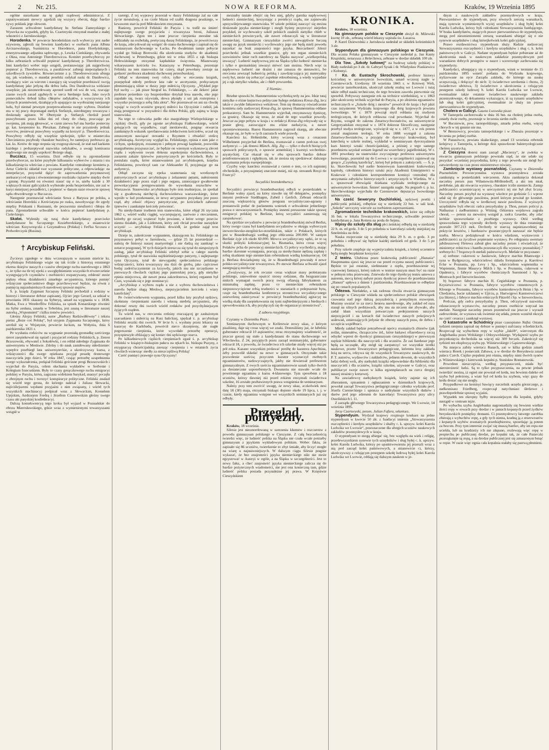2 Nr. 215. N O W A R E F O R M A. Kraków, 19 Września 1895
ogólne narzekanie na tę gałęź rządowej administracyi. Z zapatrywaniami mowcy zgodzili się wszyscy obecni, dając bardzo żywy poklask jego słowom.
Zarazem uchwalono kandydaturę hr. Stefana Zamoyskiego z Wysocka na wypadek, gdyby ks. Czartoryski otrzymał mandat z małej własności z Jarosławskiego.
Horodenka. W powiecie horodeńskim ruch wyborczy jest nader ożywiony, zgłosili się bowiem kandydaci w osobach: pana Albina Arciszewskiego, burmistrza w Horodence, pana Hordyńskiego, emerytowanego adjunkta sądowego, p. Leszka Cieńskiego, obywatela z Okna, oraz Antoniego Theodorowicza. Komitet przedwyborczy po kilku zebraniach uchwalił popierać kandydaturę p. Theodorowicza. Inni kandydaci wobec tego ustąpili, postanawiając jak najgorliwiej popierać p. Theodorowicza, a paraliżować zabiegi niepożądanych i szkodliwych żywiołów. Równocześnie z p. Theodorowiczem ubiega się, jak wiadomo, o mandat poselski radykał ruski dr. Daniłowicz, zwołujący wiec za wiecem i starający się wszędzie przedstawić swoją kandydaturę jako jedyną dla dobra ludu. Dra Daniłowicza widziano wszędzie; jak niezmordowany apostoł szedł od wsi do wsi, rzucając ziarno swych zasad zgubnych w serca biednego ludu. Jako swych pomocników dobrał kilku chłopów radykałów, a wyuczywszy ich różnych przemówień, działających upajająco na wyobraźnię tutejszego ludu, był niemal pewnym przeprowadzenia swego wyboru. Dzielnie mu w tej pracy dopomagał medyk Stefanyk, nieodstępny towarzysz i doskonały agitator. W Obertynie p. Stefanyk chodził przed prawyborami przez kilka dni od chaty do chaty, pouczając po swojemu, jak mają głosować, w czem znowu był mu bardzo pomocny gr. kat. kooperator ks. Pleszkan. Zabiegi te nie przyniosły jednak owoców, ponieważ prawybory wypadły na korzyść p. Theodorowicza. Prawybory odbyły się wszędzie spokojnie, tylko w miasteczku Chocimierzu przybrały charakter burzliwy, bo tamtejszy proboszcz gr. kat. ks. Kotów do tego stopnia się rozgorączkował, że stał nad karkiem każdego i podszeptywał nazwiska radykałów, a uwagi komisarza rządowego nie mogły uspokoić Bożego sługi.
Buczacz, 15 września. Dziś odbyło się tu zgromadzenie przedwyborcze, na które przybyło kilkunastu wyborców z miasta i stu kilkudziesięciu włościan z powiatu. Kandydat centralnego komitetu p. Artur Cielecki składał swe wyznanie polityczne, a odpowiadając na interpelacye, przyrzekł dążyć do zaprowadzenia przymusowej asekuracyi od ognia i równomiernego rozdziału ciężarów między dwór i gminę. Przyrzekł on również starać się o to, ażeby każde z 30 większych miast galicyjskich wybierało posła bezpośrednio, nie zaś w kuryi mniejszej posiadłości, i popierać w danym razie otwarcie sprawę sądu obwodowego w Buczaczu.
Następnie przemawiał włościanin Sowa z Barysza po polsku, a włościanin Horodzki z Krościatyna po rusku, nawoływując do zgody między Polakami i Rusinami, do porzucenia nieufności chłopa do pana. Zgromadzenie uchwaliło w końcu popierać kandydaturę p. Cieleckiego.
Skałat. Wyłoniły się tutaj dwie kandydatury przeciwko kandydaturze hr. Szczęsnego Koziebrodzkiego, a mianowicie włościan: Krzyworączki z Grzymałowa (Polaka) i Fed'ka Szczura z Podwołoczysk (Rusina).
† Arcybiskup Feliński.
Życiorys zgasłego w dniu wczorajszym w naszem mieście ks. arcybiskupa Felińskiego wiąże się tak ściśle z historyą ostatniego okresu dziejów naszych z czasów zbrojnego ruchu narodowego z 1863 r., że tylko na tle tej epoki z uwzględnieniem wszystkich równocześnie występujących czynników i osobistości rozpatrywany, odsłonić może piękny obraz działalności zmarłego arcypasterza, którego pamięć wdzięczne społeczeństwo długo przechowywać będzie, na równi z pamięcią najzasłużeńszych narodowej sprawie mężów.
Ś. p. ksiądz Zygmunt Szczęsny Feliński pochodził z rodziny w historyi i literaturze dobrze zapisanej. Ojciec jego Gerard, za udział w powstaniu 1831 skazany na Syberyę, umarł na wygnaniu w r. 1838. Matka, Ewa z Wendorffów Felińska, za spisek Konarskiego również na Sybir zesłana, zmarła w Tobolsku, jest znaną w literaturze naszej autorką „Wspomnień“ i kilku tomów powieści.
Głośny Alojzy Feliński, autor „Barbary Radziwiłłówny“ i tekstu pieśni „Boże coś Polskę“, był stryjem Zygmunta Szczęsnego, który urodził się w Wojutynie, powiecie łuckim, na Wołyniu, dnia 6 października 1821 r.
Po wysłaniu rodziców na wygnanie pozostałą gromadkę sześciorga sierot zaopiekował się sąsiad i przyjaciel rodziny Felińskich, p. Zenon Brzozowski, obywatel z Sokołówki, i on oddał młodego Zygmunta do uniwersytetu w Moskwie. Zdolny i do nauk zamiłowany młodzieniec wprędce przebiegł lata uniwersyteckie, a ukończywszy kursa, z wdzięczności dla swego opiekuna przyjął posadę domowego nauczyciela jego dzieci. W roku 1847, czując potrzebę uzupełnienia swego wykształcenia, podążał Feliński gościnne progi Brzozowskich i wyjechał do Paryża, celem słuchania wykładów w Sorbonie i Kolegium francuskiem. Były to czasy gorączkowego ruchu emigracyi polskiej w Paryżu, która, zagrzana widokiem barykad, marzyć poczęła o zbrojnym ruchu i tworzyć konspiracye polityczne. Feliński znalazł się wśród tego grona, do którego należał i Juliusz Słowacki, najściślejszemi węzłami przyjaźni z nim związany, i wśród tych wszystkich machinacyj podpisał wraz z Słowackim, Kornelem Ujejskim, Andrzejem Fredrą i Józefem Czarnowskim głośny swego czasu akt paryskiej konfederacyi.
Dalszą konsekwencyą tego kroku był wyjazd w Poznańskie do obozu Mierosławskiego, gdzie wraz z wymienionymi towarzyszami wstąpił w
szeregi. Z tej wyprawy pozostał w duszy Felińskiego żal na całe życie nieutulony, a na czole blizna od szabli dragona pruskiego, w krwawem starciu pod Miłosławiem otrzymana.
Raniony, powrócił Feliński do Paryża i tu trafił na śmierć najlepszego swego przyjaciela i towarzysza broni, Juliusza Słowackiego. Zgon ten i inne jeszcze cierpienia moralne tak oddziałały na rozbolałą, poetyczną duszę Felińskiego, że powróciwszy do kraju, zdecydował się wstąpić do stanu duchownego i zapisał się do seminaryum duchownego w Łucku. Po dwuletnim tamże pobycie wysłał go biskup Borowski dla ukończenia studyów do akademii duchownej w Petersburgu, gdzie też w roku 1855 z rąk biskupa Hołowińskiego otrzymał kapłańskie święcenia. Mianowany wikaryuszem kościoła św. Katarzyny w Petersburgu, pozostaje Feliński na tem stanowisku lat cztery, skąd powołany zostaje na godność profesora akademii duchownej petersburskiej.
Odtąd w skromnej swej celce, tylko w otoczeniu książek, przepędzał młody profesor lata całe w ascetyzmie, podsycanym płomieniającą silnie w duszy jego miłością Ojczyzny. „Wykład jego był suchy — jak pisze biograf ks. Felińskiego, — ale ilekroć jakie profesor pośrednio czy bezpośrednio dotykał losu narodu, oko jego zapalało się, twarz ożywiała, słowa płynęły z ust jak roztopiona i wszystko pożerająca sobą fala złota“. Nie przestawał on ani na chwilę wpająć w swych uczniów gorącej miłości ku Ojczyźnie i radził, jak mają postępować w przyszłości dla dobra Polski, gdy zajmą w kraju stanowiska.
Na tego to człowieka padło oko margrabiego Wielopolskiego w ciężkiej chwili, gdy po zgonie arcybiskupa Fiałkowskiego, wśród gotujących się wypadków, rząd moskiewski, pragnąc otwarcia zamkniętych wskutek sprofanowania żołdactwem kościołów, uczuł się zmuszonym nawiązać stosunki z Rzymem i obsadzić stolicę arcybiskupią. Ascetyczny wygląd ks. Felińskiego, opinia o nim jako o cichym, spokojnym, rozumnym i pełnym powagi kapłanie, pozwoliła margrabiemu przypuszczać, że będzie on wiernym wykonawcą zleceń rządu i wpływem swym dokona uspokojenia duchowieństwa, a zarazem zakaże śpiewów patryotycznych po kościołach. Były to postulata rządu, które mianowaniem już arcybiskupem, księdzu Felińskiemu, powtórzył sam car Aleksander II, przyjmując go na audyencyi.
Odtąd zaczyna się epoka szamotania się wrodzonych patryotycznych uczuć arcybiskupa z żelaznemi pętami, nałożonemi działalności jego przez rząd i jego organa, zmierzające gwałtownie prowokacyjnem postępowaniem do wywołania rozruchów w Warszawie. Stanowisko arcybiskupa było tem trudniejsze, że spotkał się z gwałtowną niechęcią duchowieństwa warszawskiego, które wpoiło w lud przekonanie, że nowy arcypasterz przysłany jest przez rząd, aby zdusić objawy patryotyczne, po kościołach zabronić śpiewów i zamknięte kościoły potwierać.
Na niesłychanie trudnem tem stanowisku, które objął 26 stycznia 1862 r., wśród walki ciągłej, wyczerpującej, zarówno z otoczeniem, któreby go raczej wspierać było powinno, a które wrogo przeciw niemu działało, jak z Lüdersem, który zeń chciał powolne narzędzie uczynić — arcybiskup Feliński dowiódł, że godnie zajął tron arcybiskupi.
Dzieje te, zakończone wygnaniem, skazującem ks. Felińskiego na przymusowy pobyt w Jarosławiu, — gdzie 25 lat przesiedział — należą do historyi naszej martyrologii i nie dadzą się zamknąć w notatce pozgonnej. W tych dziejach streszcza się tytuł do niespożytych zasług, jakie arcybiskup Feliński zdobył sobie u całego narodu polskiego, tytuł do nazwiska najdzielniejszego patryoty, i najlepszego syna Ojczyzny, tytuł do niewygasłej społeczeństwa polskiego wdzięczności, która towarzyszy mu dziś do grobu, jako częściowe bodaj zadośćuczynienie za krzywdy, jakich mu nie szczędzono w pierwszych chwilach ciężkiej jego pasterskiej pracy, gdy nietylko opinia miejscowa, ale nawet prasa zakordonowa, której organem był Czas, wyrażała się o jego nominacyi:
„Arcybiskup z wyboru rządu a nie z wyboru duchowieństwa i narodu będzie sługą Moskwy, nieprzyjacielem kościoła i wiary katolickiej“.
Po ćwierćwiekowem wygnaniu, przed kilku laty przybył sędziwy, skołatany cierpieniami narodu i własną niedolą arcypasterz, aby dokonać reszty dni swoich wśród rodaków pod przychylniejszym żyjących rządem.
Tu wśród nas, w otoczeniu rodziny otaczającej go zasłużonym szacunkiem i miłością na Rusi halickiej, spędzał ś. p. arcybiskup Feliński resztki dni swoich. W lecie b. r. wysłany przez lekarzy na kuracyę do Karlsbadu, powrócił nieco skrzepiony, ale nagłe pogorszenie cierpienia, które wywołało potrzebę operacyi, przyspieszyło zbliżający się koniec dni sędziwego starca.
Po kilkudniowych ciężkich cierpieniach zgasł ś. p. arcybiskup Feliński w książęco-biskupim pałacu na rękach ks. biskupa Puzyny, z rezygnacyą chrześcijańską znosząc cierpienia i w ostatnich życia chwilach wznosząc modły za nieszczęśliwą Polską!
Cześć pamięci prawego syna Ojczyzny!
możnaby śmiało obejść się bez niej, gdyby garstka napływowej ludności niemieckiej, korzystając z protekcyi rządu, nie zajmowała uprzywilejowanego stanowiska. W szkole polskiej nauczyć się można doskonale języka niemieckiego i mogli byśmy przytoczyć niejeden przykład, że wychowańcy szkół polskich znaleźli nietylko chleb w niemieckich prowincyach, ale nawet odznaczyli się w literaturze niemieckiej. Gimnazyum cieszyńskie zwróci niewątpliwie baczną uwagę na język niemiecki i wychowańcy jego nie będą mieli powodu narzekać na brak znajomości tego języka. Bezczelność Silesii przechodzi jednak wszelkie granice, gdy ten organ niemieckich szowinistów śmie ruch narodowy na Śląsku nazywać „wielkopolską inwazyą“. Ludność napływową jest na Śląsku tylko ludność niemiecka i tylko o germańskiej inwazyi mówić tam można. Niech więc ta napływowa ludność nie drażni i nie zmusza do nienawiści, bo otoczona zewsząd ludnością polską i zawdzięczająca jej materyalny swój byt, może się zobaczyć zupełnie odosobnioną, a wtedy wypadnie jej z rąk nietylko władza, ale i chleb powszedni.
Z Niemiec.
Brudne sprawki br. Hammersteina wychodzą tedy na jaw. Idzie tutaj nietylko o różne krętactwa polityczne byłego redaktora Kreuz-Ztg, lecz także o zwykłe fałszerstwa wekslowe. Tem się tłomaczy oświadczenie komitetu rady nadzorczej Kreuz-Ztg, że sprawę Hammersteina oddano prokuratoryi. Sam br. Hammerstein wyjechał, otrzymawszy dymisyę, za granicę. Okazuje się teraz, że miał do tego wszelkie powody. Jeszcze za jego pobytu w kraju i w redakcyi Kreuz-Ztg odzywały się w prasie głosy, zarzucające mu różne nadużycia, a nawet sprzeniewierzenia. Baron Hammerstein zagroził skargą, ale obecnie okazuje się, że było w tych zarzutach wiele prawdy.
Kanclerz ks. Hohenlohe, który wczoraj wraz z cesarzem Wilhelmem przyjechał do Berlina, rozmawiał z carem podczas swej audyencyi — jak donosi Münch. Allg. Ztg — tylko o dwóch bieżących sprawach politycznych, o sprawie armeńskiej i kwestyi wschodnio-azyatyckiej. Car okazał się w obu sprawach bardzo dobrze poinformowanym i oględnym, tak że można się spodziewać dalszego utrzymania pokoju europejskiego.
Czyżby więc kanclerz rozmawiał z carem o tem, co ich najmniej obchodziło, a przynajmniej znacznie mniej, niż np. stosunek Rosyi do Francyi?
Socyaliści brandenburscy.
Socyaliści prowincyi brandenburskiej odbyli w poniedziałek w Berlinie walny zjazd, na który stawiło się 60 delegatów, pomiędzy innymi posłowie Stadthagen, Zubeil i Gerlich. Zebrani odrzucili znaczną większością głosów program socyalistyczno-agrarny i postanowili podać do parlamentu wniosek o uchwalenie jednolitego prawa o stowarzyszeniach. Pomiędzy innemi poruszono także sprawę emigracyi polskiej w Berlinie, którą socyaliści zamierzają się zaopiekować.
Na zjeździe socyalistów z prowincyi brandenburskiej mówił Berfus, który swego czasu był kandydatem socyalistów w okręgu wyborczym inowrocławsko-mogilnicko-strzelińskim, także o Polakach, których jest w Brandenburgii według jego obliczenia 200.000. W samym Berlinie żyje ich około 60.000. Mowca socyalistyczny sądzi, że to są skutki polityki kolonizacyjnej ks. Bismarka, która coraz więcej Polaków pcha do prowincyj niemieckich. Ci polscy wychodźcy, mając bardzo skromne wymagania, pracują za niesłychanie nędzną zapłatę i robią skutkiem tego niemieckim robotnikom wielką konkurencyę. Od p. Berfusa dowiadujemy się, że w Brandenburgii powstały 4 nowe polsko-socyalistyczne towarzystwa. Po mowie Berfusa uchwalił zjazd następującą rezolucyę:
„Zważywszy, że rok rocznie coraz większe masy proletaryatu polskiego, zniewolone opuścić strony rodzinne, dla bezgranicznie niskich wymagań swoich pracę swoją ofiarują fabrykantom za minimalną zapłatę, przez co niemieckim robotnikom nieprzezwyciężone robią trudności w staraniach o polepszenie bytu, czuje się brandenburska konferencya stronnictwa socyalistycznego zniewoloną zainicyować w prowincyi brandenburskiej agitacyę na wielką skalę dla zaopiekowania się tymi najbiedniejszymi z biednych i spowodowania ich, aby przyłączyli się do organizacyi stronnictwa“.
Z zaboru rosyjskiego.
Czytamy w Dzienniku Pozn.:
Seminaryom duchownym w Królestwie nowy ukaz, o którym pisaliśmy, daje się coraz więcej we znaki. Donosiliśmy już, że lubelski gubernator odrzucił 10 aspirantów; teraz otrzymujemy wiadomość, że jeszcze gorzej się stało z kandydatami do stanu duchownego we Włocławku. Z 24, przyjętych przez zarząd seminaryjski, gubernator odrzucił 18, z powodu, że świadectwa ich szkolne miały więcej niż po pół roku. Kazano wszystkim podawać prośbę do kuratora Apuchtina, żeby pozwolił składać na nowo w gimnazyach. Otrzymało takie pozwolenie sześciu; przyczem kurator wyznaczył osobnych egzaminatorów, nadzwyczajnych, jakby nie dowierzał profesorom gimnazyalnym. Z owych sześciu egzaminatorowie uznali tylko dwóch za dostatecznie usposobionych. Dwunastu nie stawało wcale do powtórnego egzaminu z kursu 4-klasowego. Tym sposobem z 18 uczniów, którzy dawniej niż przed rokiem otrzymali świadectwa szkolne, 16 zostało pozbawionych prawa wstąpienia do seminaryum.
Należy przy tem zwrócić uwagę, że nowy ukaz, aczkolwiek nosi datę 18 (30) maja, otrzymali biskupi dopiero około 19 lipca, t. j. w czasie, kiedy egzamina wstępne we wszystkich seminaryach już się odbyły.
Przegląd polityczny.
Kraków, 18 września.
Silesia jest niezmordowaną w szerzeniu kłamstw i oszczerstw z powodu gimnazyum polskiego w Cieszynie. Z całą bezczelnością twierdzi więc, że ludność polska na Śląsku nie czuła wcale potrzeby gimnazyum z językiem wykładowym polskim. Wobec faktu, że zapisało się 86 uczniów, twierdzenie to zbyt śmiałe, aby liczyć mogło na wiarę u najnaiwniejszych. W dalszym ciągu Silesia pragnie wykazać, że bez znajomości języka niemieckiego nikt nie może egzystować w Austryi w ogóle, a na Śląsku w szczególności. Jest to nowy fałsz, a choć znajomość języka niemieckiego zalicza się do bardzo pożytecznych wiadomości, nie jest ona konieczną tam, gdzie ludność polska posiada przynależne jej prawa. W Księstwie Cieszyńskiem
KRONIKA.
Kraków, 18 września.
Na gimnazyum polskie w Cieszynie złożył dr. Milewski kwotę 10 złr., zebraną wśród lekarzy szpitala św. Łazarza.
P. Karol Dziewoński z Jarosławia nadesłał ze składek koleżeńskich 3 złr.
Stypendyum dla gimnazyum polskiego w Cieszynie. Dla ucznia Polaka gimnazyum w Cieszynie nadesłał p. Jan Kanty Krupiński, notaryusz z Bolechowa, zebrane w drodze składek 100 złr.
Dla Tow. „Szkoły ludowej“ na budowę szkoły polskiej w Biały nadesłali po 3 złr. dr. Gabryel Sysak i dr. Władysław Piaskiewicz z Kołomyi.
† Ks. dr. Eustachy Skrochowski, profesor historyi kościelnej w uniwersytecie lwowskim, umarł wczoraj nagle w Czerniowcach. Urodzony 18 września 1843 r. w Kotowej Woli, powiecie tarnobrzeskim, ukończył szkołę realną we Lwowie i tutaj także odbył nauki techniczne, do tego bowiem zawodu pierwotnie się sposobił. Pobywszy następnie rok na technice wiedeńskiej, w r. 1863 jako ukończony technik wyjechał do Paryża, a po złożeniu egzaminów technicznych w „Szkole dróg i mostów“ powrócił do kraju i był jakiś czas inżynierem Wydziału krajowego dla dróg krajowych powiatu lwowskiego. W r. 1870 powziął myśl oddania się studyom teologicznym, do których oddawna czuł powołanie. Wyjechał do Rzymu, wstąpił do zakonu Zmartwychwstańców, na uniwersytecie Gregoryańskim otrzymał w r. 1874 doktorat filozoficzny, następnie przebył studya teologiczne, wyświęcił się w r. 1877, a w rok potem został magistrem teologii. W roku 1888 wystąpił z zakonu Zmartwychwstańców, a przyjęty do dyecezyi krakowskiej, był katechetą w szkole realnej, wykładał w seminaryum dyecezyalnem kurs historyi sztuki chrześcijańskiej, a później z tego samego przedmiotu uzyskał veniam legendi na wszechnicy jagiellońskiej. W r. 1891 powołany na stanowisko zwyczajnego profesora uniwersytetu lwowskiego, przeniósł się do Lwowa i w szczególności zajmował się gorąco „Czytelnią katolicką“, której był jednym z założycieli. — Ś. p. ks. Skrochowski był nadto honorowym kanonikiem krakowskiej kapituły, członkiem historyi sztuki przy Akademii Umiejętności w Krakowie i członkiem korespondentem komisyi centralnej dla utrzymania zabytków historycznych i artystycznych w Wiedniu. W r. z. sprawował obowiązki dziekana wydziału teologicznego na uniwersytecie lwowskim. Śmierć nastąpiła nagle. Na pogrzeb ś. p. ks. Skrochowskiego wyjechała do Czerniowiec deputacya lwowskiego uniwersytetu.
Na cześć Seweryny Duchińskiej, sędziwej poetki i publicystki polskiej, odbędzie się w niedzielę 22 bm. w sali krak. „Sokoła“ uroczysty wieczór za osobistem zaproszeniami.
Zgromadzenie techników krakowskich, które się odbyło 16 bm. w lokalu Towarzystwa technicznego, uchwaliło postawić kandydaturę p. Jana Rottera na posła do Sejmu.
Wpisy do szkoły dla sług płci żeńskiej odbędą się w niedzielę 22 b. m. od godz. 3 do 5 po południu w kancelaryi szkoły miejskiej na Smoleńsku na dole.
Nauka rozpocznie się w niedzielę dnia 29 b. m. o godz. 3 po południu i odbywać się będzie każdej niedzieli od godz. 3 do 5 po południu.
Przy szkole znajduje się wypożyczalnia książek, z której uczennice będą mogły bezpłatnie korzystać.
Z teatru. Ulubiona przez krakowską publiczność „Hanusia“ Hauptmanna zjawi się jeszcze raz przed oczyma naszej publiczności. Będzie to już ostatnie, siedmnaste z rzędu, przedstawienie tej czarownej fantazyi, której sukces w teatrze naszym musi być na razie w pełnym toku przerwany. Zniewala do tego dyrekcyę teatru umowa z autorem, mocą której nabyte przez dyrekcyę prawo do przedstawiania „Hanusi“ upływa z dniem 1 października. Przedstawienie to odbędzie się po cenach popularnych.
Odezwa. Niedałeko, a tak radosna chwila otwarcia gimnazyum polskiego w Cieszynie wkłada na społeczeństwo polskie obowiązek czuwania nad jego dalszą przyszłością i pomyślnym rozwojem. Musimy uważać to za rzecz honoru narodowego, aby zakład od razu stanął na silnych podstawach, aby mu na niczem nie zbywało, aby zadał kłam wszystkim potwarczym podejrzeniom naszych nieprzyjaciół i na kresach dał świadectwo naszych pokojowych usiłowań, zmierzających jedynie do obrony naszych praw, do dobra i szczęścia współbraci.
Młody zakład będzie potrzebował oprócz rozmaitych zbiorów (jak roślin, minerałów, chrząszczów itd., które łaskawi ofiarodawcy raczą odsyłać wprost do dyrekcyi gimnazyum cieszyńskiego) w pierwszym rzędzie biblioteki dla nauczycieli i dla uczniów. Że zaś fundusze jego będą za szczupłe, aby mógł się zaopatrzyć we wszystkie środki naukowe, przeto Towarzystwo pedagogiczne, któremu losy zakładu leżą na sercu, odzywa się do wszystkich Towarzystw naukowych, do P. T. autorów, wydawców i nakładców, jednem słowem, do wszystkich ludzi dobrej woli, aby nadsyłali książki odpowiednie dla biblioteki dla nauczycieli i dla uczniów, książki szkolne, używane w Galicyi, oraz publikacye swoje nawet w kilku egzemplarzach na rzecz drogiej naszej strażnicy kresowej.
Na zawiadowcę nadsyłanych książek, który zajmie się ich zbieraniem, spisaniem i ogłaszaniem w dziennikach krajowych, powołał zarząd Towarzystwa pedagogicznego członka wydziału prof. Józefa Czerneckiego i uprasza o nadsyłanie wszystkich datków i darów pod jego adresem do kancelaryi Towarzystwa przy ulicy Ossolińskich l. 11.
Z zarządu głównego Towarzystwa pedagogicznego. We Lwowie, 14 września 1895.
Jerzy Czartoryski, prezes. Julian Fafara, sekretarz.
Stypendyum. Wydział krajowy rozpisuje konkurs na jedno stypendyum w kwocie 50 złr. z fundacyi imienia „Stowarzyszenia oszczędności i kredytu urzędników i służby c. k. uprzyw. kolei Karola Ludwika we Lwowie“, przeznaczone dla ubogich uczniów naukowych zakładów przemysłowych w kraju.
O stypendyum to mogą ubiegać się, bez względu na wiek i religię, przedewszystkiem synowie tych urzędników i sług byłej c. k. uprzyw. kolei Karola Ludwika, którzy po upaństwowieniu jej przeszli wraz z nią pod zarząd kolei państwowych, a mianowicie ci, którzy, ukończywszy z celującym postępem szkołę ludową byłej kolei Karola Ludwika we Lwowie, oddają się dalszym naukom w je-
dnym z naukowych zakładów przemysłowych w kraju. Pierwszeństwo do stypendyum, przy równych zresztą warunkach, mają synowie wymienionych wyżej urzędników i sług byłej kolei Karola Ludwika, którzy byli członkami Stowarzyszenia fundującego. W braku kandydatów, mających prawo pierwszeństwa do stypendyum, mogą pod niezmienionemi zresztą warunkami ubiegać się o nie synowie urzędników i sług którejkolwiek kolei galicyjskiej.
Prawo rozdawnictwa stypendyum służy Radzie nadzorczej Stowarzyszenia oszczędności i kredytu urzędników i sług c. k. kolei państwowych w Galicyi. Nadane stypendyum będzie pobierane aż do ukończenia nauk w naukowym zakładzie przemysłowym pod warunkiem dobrych postępów w nauce i wzorowego zachowania się stypendysty.
Kandydaci, ubiegający się o stypendyum, winni w terminie do 15 października 1895 wnieść podania do Wydziału krajowego, stylizowane na ręce Zarządu zakładu, do którego na naukę uczęszczają, i dołączyć do nich: 1) świadectwo urodzenia i chrztu, 2) świadectwo ubóstwa, 3) świadectwo z ukończenia z celującym postępem szkoły ludowej b. kolei Karola Ludwika we Lwowie, ewentualnie także ostatnie świadectwo naukowego zakładu przemysłowego, 4) dokumenta wykazujące, iż są synami urzędników lub sług kolei galicyjskiej, ewentualnie że służy im prawo pierwszeństwa do stypendyum.
Cholera w Galicyi. Gazeta Lwowska pisze:
W Tarnopolu zachorowała w dniu 16 bm. na cholerę jedna osoba, zmarły dwie osoby, pozostaje w leczeniu siedm osób.
W Bucniowie, pow. tarnopolskiego, zmarła jedna osoba, więcej chorych w tej gminie nie ma.
W Berezowicy, powiatu tarnopolskiego i w Zbarażu pozostaje w leczeniu po jednej osobie.
W Panasówce, powiatu skałackiego, zmarł 13 września robotnik kolejowy z Tarnopola, u którego dziś sprawdzono bakteryologicznie cholerę azyatycką.
Z Cieszyna donosi nam zarząd „Macierzy“, że zwłoka w otwarciu gimnazyum polskiego powstała stąd, że nie udało się pozyskać wcześniej przyrodnika, który z tego powodu nie mógł być zatwierdzony na czas przez ministerstwo oświaty.
Zamknięcie wystawy poznańskiej. Czytamy w Dzienniku Poznańskim: Prowincyonalna wystawa przemysłowa została zamkniętą w poniedziałek wieczorem. Aktu zamknięcia dokonał naczelny prezes pan Wilamowitz-Möllendorff, a akt ten miał, podobnie, jak akt otwarcia wystawy, charakter ściśle niemiecki. Zastęp publiczności uczestniczącej w uroczystości tej nie był zbyt liczny. Naczelny prezes przybył na wystawę wkrótce po godzinie 5 i wprost udał się do głównego pawilonu, przed którym powitał go komitet. Uroczystość odbyła się w środkowej nawie pawilonu. Z wyższych urzędników byli obecni: radca prezydyalny p. Thon, prezes policyi p. Nathusius i nadburmistrz p. Witting. Orkiestra wojskowa zagrała chorał, — potem na mownicę wstąpił p. radca Grueder, aby zdać krótkie sprawozdanie z przebiegu wystawy. Otóż według sprawozdania tego wynosiły dochody wystawy do dnia ostatniego przeszło 307.213 mrk. Dochody te starczą najniezawodniej na pokrycie kosztów, i funduszów gwarancyjnych naruszać nie będzie trzeba. Mowca podziękował w końcu władzom, wystawcom i publiczności za życzliwe popieranie wystawy. Po odegraniu uwertury jubileuszowej Flotowa zabrał głos naczelny prezes i oświadczył, że ministerye rolnictwa i handlu przeznaczyli dla wystawy poznańskiej 7 srebrnych i 7 brązowych medali państwowych. Medale te przyznano:
a) srebrne: cukrowni w Janikowie, fabryce machin Blumwego i syna w Bydgoszczy, właścicielowi składu fortepianów p. Karolowi Ecke w Poznaniu, pp. Levy i Sp., właścicielom wapiennika w Wapiennie, firmie Maurycy Milch i Sp. w Poznaniu, cukrowni w Opalenicy, i fabryce wyrobów chemicznych Suermond i Sp. w Montwach pod Inowrocławiem.
b) brązowe: fabryce machin H. Cegielskiego w Poznaniu, p. Krysiewiczowi w Poznaniu, fabryce wyrobów cementowych p. Klosego w Poznaniu, fabryce wyrobów kamionkowych Heim i Sp. w Chodzieżu, hucie szklannej w Ujściu, p. Hartwigowi Kantorowiczowi (za likiery), i fabryce machin rolniczych Pätzold i Sp. w Inowrocławiu.
Podczas, gdy radca prezydyalny p. Thon, odczytywał nazwiska odznaczonych wystawców, naczelny prezes osobiście wręczał im medale. Następnie naczelny prezes przemówił raz jeszcze i wyraził zadowolenie, że wystawa tak świetnie się udała, potem wzniósł okrzyk na cześć cesarza i zamknął wystawę.
O katastrofie w Schodnicy pisze czasopismo Nafta: Ostatni tydzień sierpnia zapisał się dobrze w pamięci nafciarzy schodnickich. Rozpoczął się wybuchem ropy w szybie „Jakób“, wierconym dla Anglobanku przez Wolskiego i Odrzywolskiego. Wydajność szybu po przymknięciu dochodziła na więcej niż 300 beczek. Zakończył się tydzień ten eksplozyą szybu pp. Wiśniewskiego i Gąsiorowskiego.
Na miejscu zabity wiertacz Banach, zaś w kilka godzin zmarli wiertacz Borek i pomocnik Zabawa, a w drodze do Borysławia zmarł palacz Czech. Ciężko popaleni jest ośmiu, między nimi dwóch synów p. Wiśniewskiego i kierownik kopalni p. Stanisław Romanowski.
Powodem nieszczęścia, według przypuszczeń, miała być nieostrożność ludzi. Są to tylko przypuszczenia, na pewno jednak twierdzić można, iż ogień nie powstał od kotła, ten bowiem daleko od szybu był położony, a wiatr był od kotła ku szybom, więc gazy do kotła dostać się nie mogły.
Przypadkowo na komisyi bawiący naczelnik urzędu górniczego, p. nadkomisarz Friedberg, rozpoczął natychmiast śledztwo i prawdopodobnie sprawę wyjaśni.
Wypadek ten okropny byłby straszniejszym dla kopalni, gdyby nastąpił w centrum tejże.
Po wybuchu szybu Anglobankn nagromadziły się bowiem wielkie ilości ropy w rowach przy drodze i w jamach kopanych przed żydków borysławskich pomiędzy domami. Ci przemysłowcy łatwego zarobku zbierają z wybuchów ropę, a gdy tych niema, kradną ją z rezerwoarów i kopanych szybów rozmaitych przedsiębiorstw, sprzedając ją potem za bezcen. Przy tym interesie zwijać się muszą bardzo, aby im ropa nie uciekła, lub na kradzieży ich nie złapano, rozlewają więc ropę w pospiechu po publicznej drodze, po kopalni tak, że całe Pasieczki przesiąknięte są ropą, a na drodze publicznej jest się zmuszonym brnąć w ropie. W razie więc ognia cała kopalnia stałaby się pastwą płomieni.